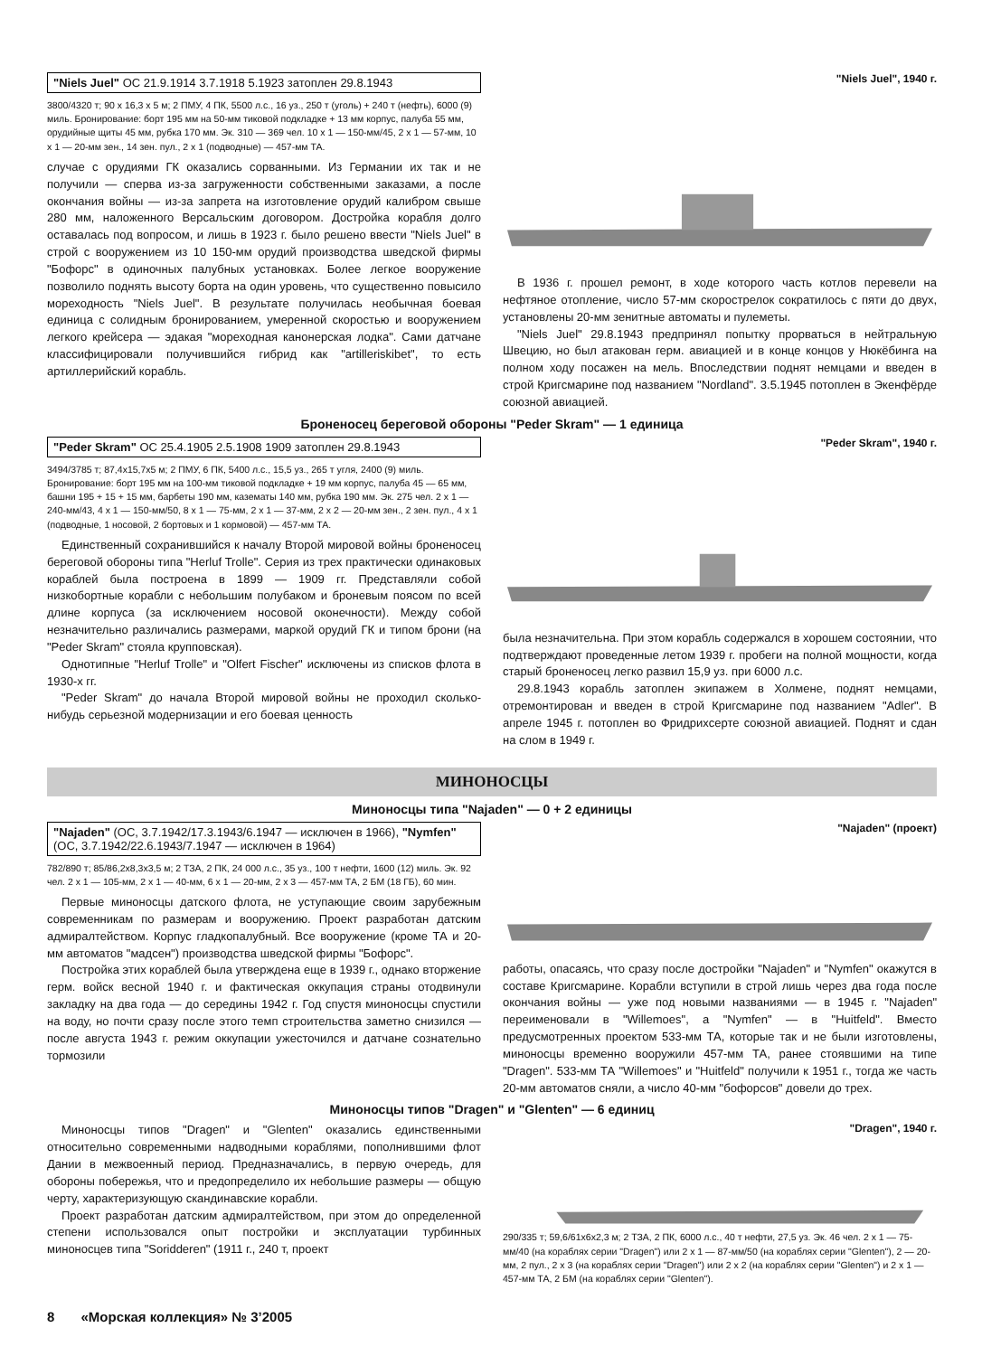"Niels Juel" ОС 21.9.1914 3.7.1918 5.1923 затоплен 29.8.1943
3800/4320 т; 90 x 16,3 x 5 м; 2 ПМУ, 4 ПК, 5500 л.с., 16 уз., 250 т (уголь) + 240 т (нефть), 6000 (9) миль. Бронирование: борт 195 мм на 50-мм тиковой подкладке + 13 мм корпус, палуба 55 мм, орудийные щиты 45 мм, рубка 170 мм. Эк. 310 — 369 чел. 10 x 1 — 150-мм/45, 2 x 1 — 57-мм, 10 x 1 — 20-мм зен., 14 зен. пул., 2 x 1 (подводные) — 457-мм ТА.
случае с орудиями ГК оказались сорванными. Из Германии их так и не получили — сперва из-за загруженности собственными заказами, а после окончания войны — из-за запрета на изготовление орудий калибром свыше 280 мм, наложенного Версальским договором. Достройка корабля долго оставалась под вопросом, и лишь в 1923 г. было решено ввести "Niels Juel" в строй с вооружением из 10 150-мм орудий производства шведской фирмы "Бофорс" в одиночных палубных установках. Более легкое вооружение позволило поднять высоту борта на один уровень, что существенно повысило мореходность "Niels Juel". В результате получилась необычная боевая единица с солидным бронированием, умеренной скоростью и вооружением легкого крейсера — эдакая "мореходная канонерская лодка". Сами датчане классифицировали получившийся гибрид как "artilleriskibet", то есть артиллерийский корабль.
"Niels Juel", 1940 г.
В 1936 г. прошел ремонт, в ходе которого часть котлов перевели на нефтяное отопление, число 57-мм скорострелок сократилось с пяти до двух, установлены 20-мм зенитные автоматы и пулеметы.
"Niels Juel" 29.8.1943 предпринял попытку прорваться в нейтральную Швецию, но был атакован герм. авиацией и в конце концов у Нюкёбинга на полном ходу посажен на мель. Впоследствии поднят немцами и введен в строй Кригсмарине под названием "Nordland". 3.5.1945 потоплен в Экенфёрде союзной авиацией.
Броненосец береговой обороны "Peder Skram" — 1 единица
"Peder Skram" ОС 25.4.1905 2.5.1908 1909 затоплен 29.8.1943
3494/3785 т; 87,4x15,7x5 м; 2 ПМУ, 6 ПК, 5400 л.с., 15,5 уз., 265 т угля, 2400 (9) миль. Бронирование: борт 195 мм на 100-мм тиковой подкладке + 19 мм корпус, палуба 45 — 65 мм, башни 195 + 15 + 15 мм, барбеты 190 мм, казематы 140 мм, рубка 190 мм. Эк. 275 чел. 2 x 1 — 240-мм/43, 4 x 1 — 150-мм/50, 8 x 1 — 75-мм, 2 x 1 — 37-мм, 2 x 2 — 20-мм зен., 2 зен. пул., 4 x 1 (подводные, 1 носовой, 2 бортовых и 1 кормовой) — 457-мм ТА.
Единственный сохранившийся к началу Второй мировой войны броненосец береговой обороны типа "Herluf Trolle". Серия из трех практически одинаковых кораблей была построена в 1899 — 1909 гг. Представляли собой низкобортные корабли с небольшим полубаком и броневым поясом по всей длине корпуса (за исключением носовой оконечности). Между собой незначительно различались размерами, маркой орудий ГК и типом брони (на "Peder Skram" стояла крупповская).
Однотипные "Herluf Trolle" и "Olfert Fischer" исключены из списков флота в 1930-х гг.
"Peder Skram" до начала Второй мировой войны не проходил сколько-нибудь серьезной модернизации и его боевая ценность
"Peder Skram", 1940 г.
была незначительна. При этом корабль содержался в хорошем состоянии, что подтверждают проведенные летом 1939 г. пробеги на полной мощности, когда старый броненосец легко развил 15,9 уз. при 6000 л.с.
29.8.1943 корабль затоплен экипажем в Холмене, поднят немцами, отремонтирован и введен в строй Кригсмарине под названием "Adler". В апреле 1945 г. потоплен во Фридрихсерте союзной авиацией. Поднят и сдан на слом в 1949 г.
МИНОНОСЦЫ
Миноносцы типа "Najaden" — 0 + 2 единицы
"Najaden" (ОС, 3.7.1942/17.3.1943/6.1947 — исключен в 1966), "Nymfen" (ОС, 3.7.1942/22.6.1943/7.1947 — исключен в 1964)
782/890 т; 85/86,2x8,3x3,5 м; 2 ТЗА, 2 ПК, 24 000 л.с., 35 уз., 100 т нефти, 1600 (12) миль. Эк. 92 чел. 2 x 1 — 105-мм, 2 x 1 — 40-мм, 6 x 1 — 20-мм, 2 x 3 — 457-мм ТА, 2 БМ (18 ГБ), 60 мин.
Первые миноносцы датского флота, не уступающие своим зарубежным современникам по размерам и вооружению. Проект разработан датским адмиралтейством. Корпус гладкопалубный. Все вооружение (кроме ТА и 20-мм автоматов "мадсен") производства шведской фирмы "Бофорс".
Постройка этих кораблей была утверждена еще в 1939 г., однако вторжение герм. войск весной 1940 г. и фактическая оккупация страны отодвинули закладку на два года — до середины 1942 г. Год спустя миноносцы спустили на воду, но почти сразу после этого темп строительства заметно снизился — после августа 1943 г. режим оккупации ужесточился и датчане сознательно тормозили
"Najaden" (проект)
работы, опасаясь, что сразу после достройки "Najaden" и "Nymfen" окажутся в составе Кригсмарине. Корабли вступили в строй лишь через два года после окончания войны — уже под новыми названиями — в 1945 г. "Najaden" переименовали в "Willemoes", а "Nymfen" — в "Huitfeld". Вместо предусмотренных проектом 533-мм ТА, которые так и не были изготовлены, миноносцы временно вооружили 457-мм ТА, ранее стоявшими на типе "Dragen". 533-мм ТА "Willemoes" и "Huitfeld" получили к 1951 г., тогда же часть 20-мм автоматов сняли, а число 40-мм "бофорсов" довели до трех.
Миноносцы типов "Dragen" и "Glenten" — 6 единиц
Миноносцы типов "Dragen" и "Glenten" оказались единственными относительно современными надводными кораблями, пополнившими флот Дании в межвоенный период. Предназначались, в первую очередь, для обороны побережья, что и предопределило их небольшие размеры — общую черту, характеризующую скандинавские корабли.
Проект разработан датским адмиралтейством, при этом до определенной степени использовался опыт постройки и эксплуатации турбинных миноносцев типа "Soridderen" (1911 г., 240 т, проект
"Dragen", 1940 г.
290/335 т; 59,6/61x6x2,3 м; 2 ТЗА, 2 ПК, 6000 л.с., 40 т нефти, 27,5 уз. Эк. 46 чел. 2 x 1 — 75-мм/40 (на кораблях серии "Dragen") или 2 x 1 — 87-мм/50 (на кораблях серии "Glenten"), 2 — 20-мм, 2 пул., 2 x 3 (на кораблях серии "Dragen") или 2 x 2 (на кораблях серии "Glenten") и 2 x 1 — 457-мм ТА, 2 БМ (на кораблях серии "Glenten").
8 «Морская коллекция» № 3’2005